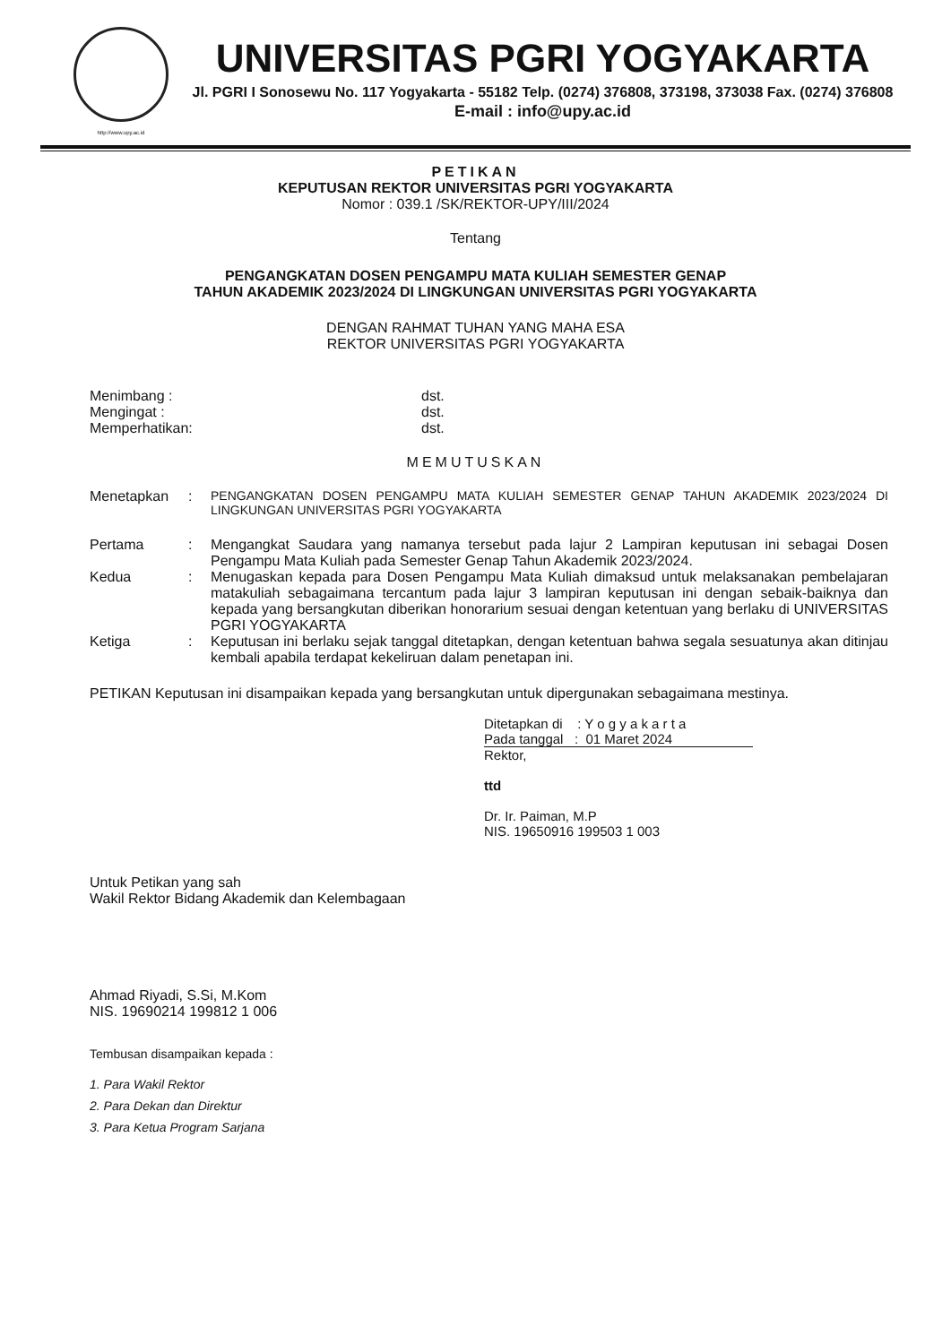http://www.upy.ac.id
UNIVERSITAS PGRI YOGYAKARTA
Jl. PGRI I Sonosewu No. 117 Yogyakarta - 55182 Telp. (0274) 376808, 373198, 373038 Fax. (0274) 376808
E-mail : info@upy.ac.id
PETIKAN
KEPUTUSAN REKTOR UNIVERSITAS PGRI YOGYAKARTA
Nomor : 039.1 /SK/REKTOR-UPY/III/2024
Tentang
PENGANGKATAN DOSEN PENGAMPU MATA KULIAH SEMESTER GENAP
TAHUN AKADEMIK 2023/2024 DI LINGKUNGAN UNIVERSITAS PGRI YOGYAKARTA
DENGAN RAHMAT TUHAN YANG MAHA ESA
REKTOR UNIVERSITAS PGRI YOGYAKARTA
Menimbang : dst.
Mengingat : dst.
Memperhatikan: dst.
MEMUTUSKAN
Menetapkan: PENGANGKATAN DOSEN PENGAMPU MATA KULIAH SEMESTER GENAP TAHUN AKADEMIK 2023/2024 DI LINGKUNGAN UNIVERSITAS PGRI YOGYAKARTA
Pertama: Mengangkat Saudara yang namanya tersebut pada lajur 2 Lampiran keputusan ini sebagai Dosen Pengampu Mata Kuliah pada Semester Genap Tahun Akademik 2023/2024.
Kedua: Menugaskan kepada para Dosen Pengampu Mata Kuliah dimaksud untuk melaksanakan pembelajaran matakuliah sebagaimana tercantum pada lajur 3 lampiran keputusan ini dengan sebaik-baiknya dan kepada yang bersangkutan diberikan honorarium sesuai dengan ketentuan yang berlaku di UNIVERSITAS PGRI YOGYAKARTA
Ketiga: Keputusan ini berlaku sejak tanggal ditetapkan, dengan ketentuan bahwa segala sesuatunya akan ditinjau kembali apabila terdapat kekeliruan dalam penetapan ini.
PETIKAN Keputusan ini disampaikan kepada yang bersangkutan untuk dipergunakan sebagaimana mestinya.
Ditetapkan di : Y o g y a k a r t a
Pada tanggal : 01 Maret 2024
Rektor,
ttd
Dr. Ir. Paiman, M.P
NIS. 19650916 199503 1 003
Untuk Petikan yang sah
Wakil Rektor Bidang Akademik dan Kelembagaan
Ahmad Riyadi, S.Si, M.Kom
NIS. 19690214 199812 1 006
Tembusan disampaikan kepada :
1. Para Wakil Rektor
2. Para Dekan dan Direktur
3. Para Ketua Program Sarjana